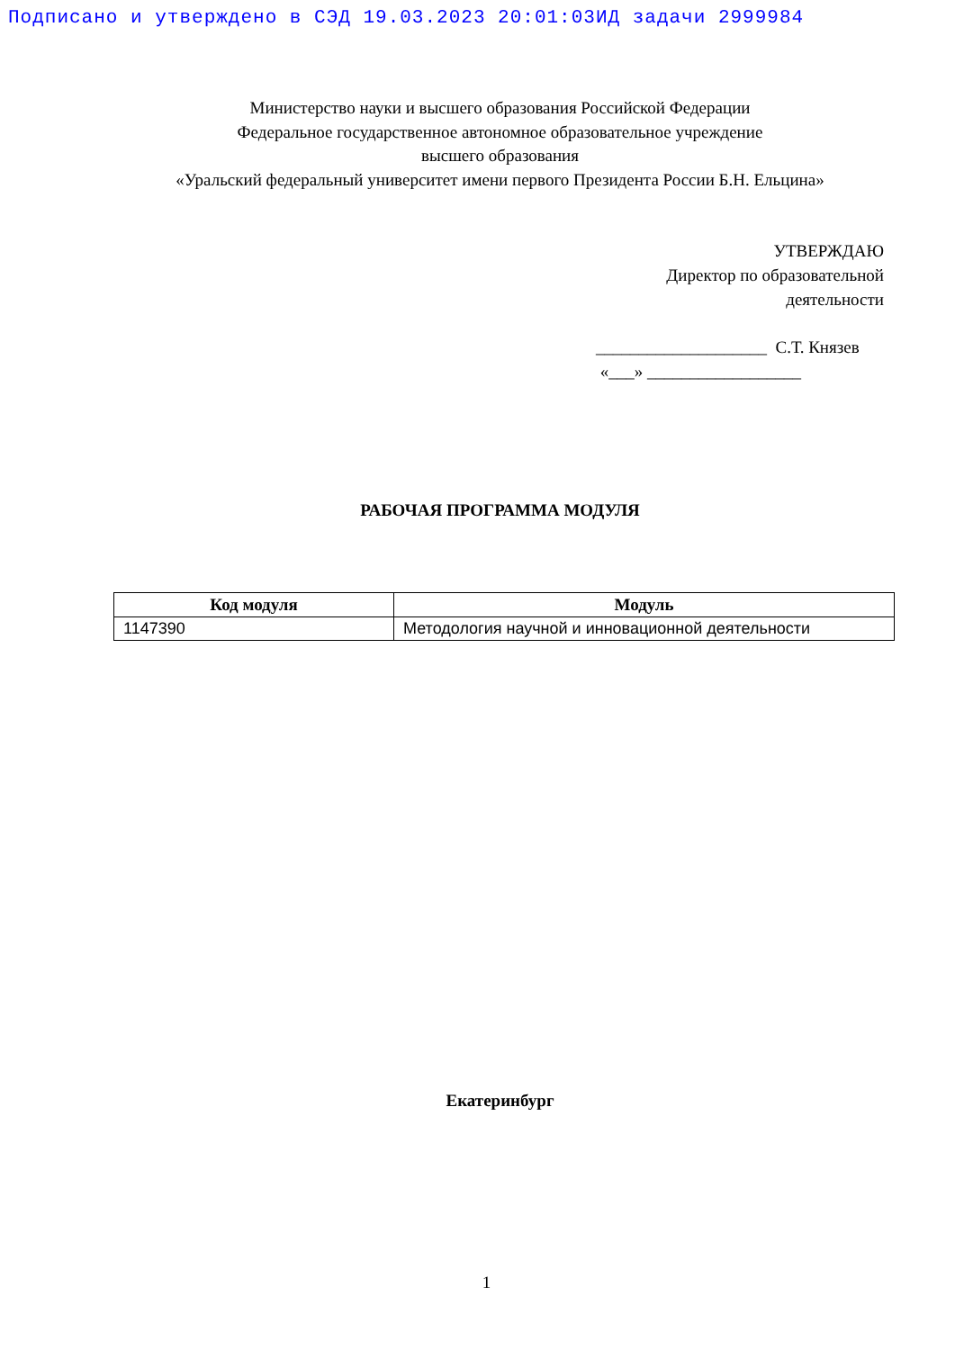Подписано и утверждено в СЭД 19.03.2023 20:01:03ИД задачи 2999984
Министерство науки и высшего образования Российской Федерации
Федеральное государственное автономное образовательное учреждение
высшего образования
«Уральский федеральный университет имени первого Президента России Б.Н. Ельцина»
УТВЕРЖДАЮ
Директор по образовательной
деятельности
____________________ С.Т. Князев
«___» __________________
РАБОЧАЯ ПРОГРАММА МОДУЛЯ
| Код модуля | Модуль |
| --- | --- |
| 1147390 | Методология научной и инновационной деятельности |
Екатеринбург
1